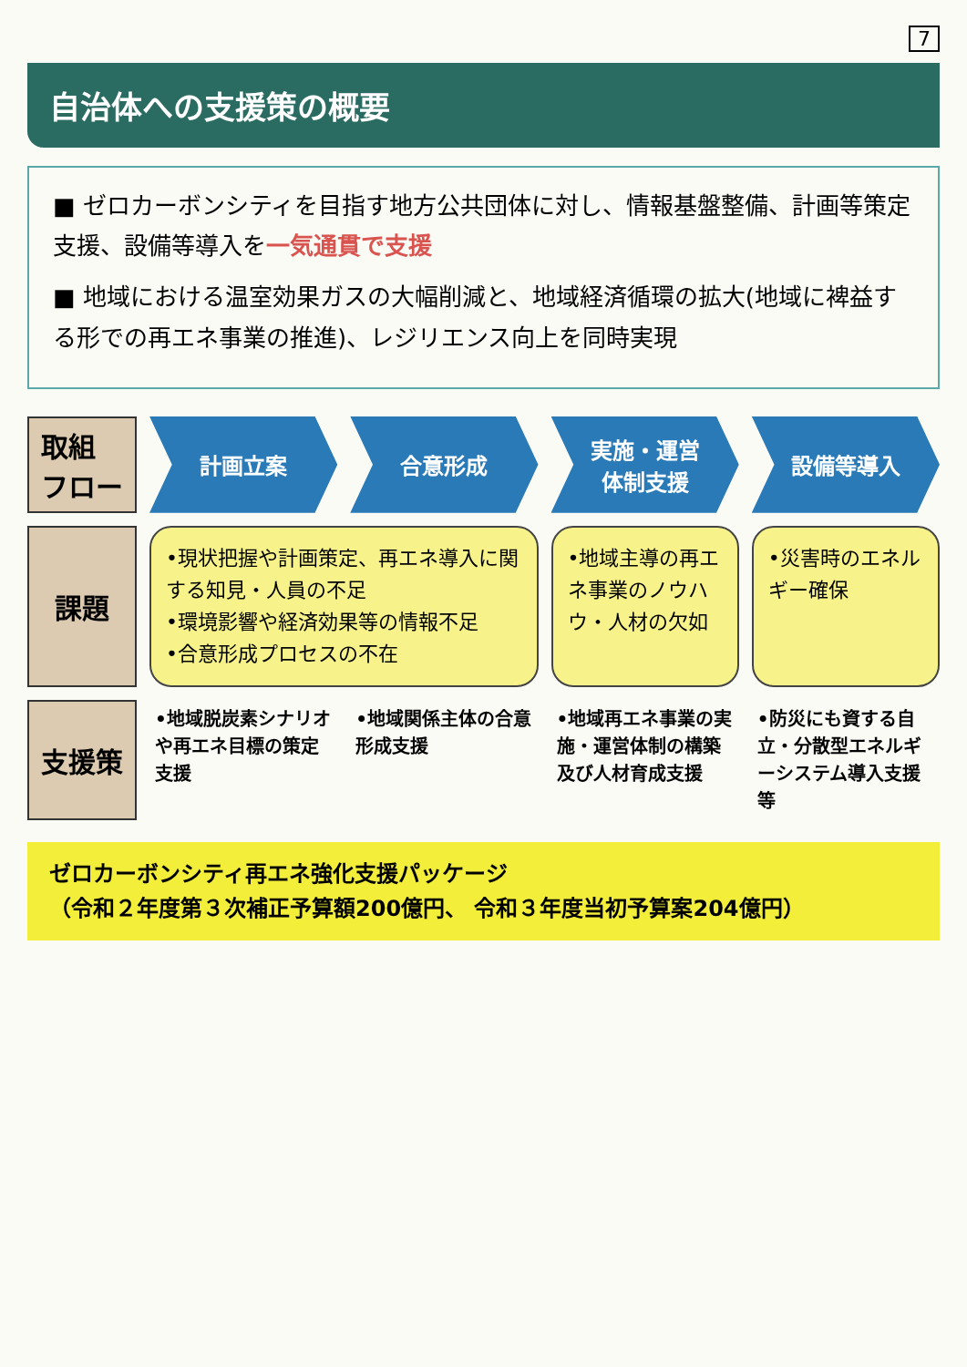7
自治体への支援策の概要
■ ゼロカーボンシティを目指す地方公共団体に対し、情報基盤整備、計画等策定支援、設備等導入を一気通貫で支援
■ 地域における温室効果ガスの大幅削減と、地域経済循環の拡大(地域に裨益する形での再エネ事業の推進)、レジリエンス向上を同時実現
取組
フロー
計画立案
合意形成
実施・運営
体制支援
設備等導入
課題
•現状把握や計画策定、再エネ導入に関する知見・人員の不足
•環境影響や経済効果等の情報不足
•合意形成プロセスの不在
•地域主導の再エネ事業のノウハウ・人材の欠如
•災害時のエネルギー確保
支援策
•地域脱炭素シナリオや再エネ目標の策定支援
•地域関係主体の合意形成支援
•地域再エネ事業の実施・運営体制の構築及び人材育成支援
•防災にも資する自立・分散型エネルギーシステム導入支援等
ゼロカーボンシティ再エネ強化支援パッケージ
（令和２年度第３次補正予算額200億円、 令和３年度当初予算案204億円）